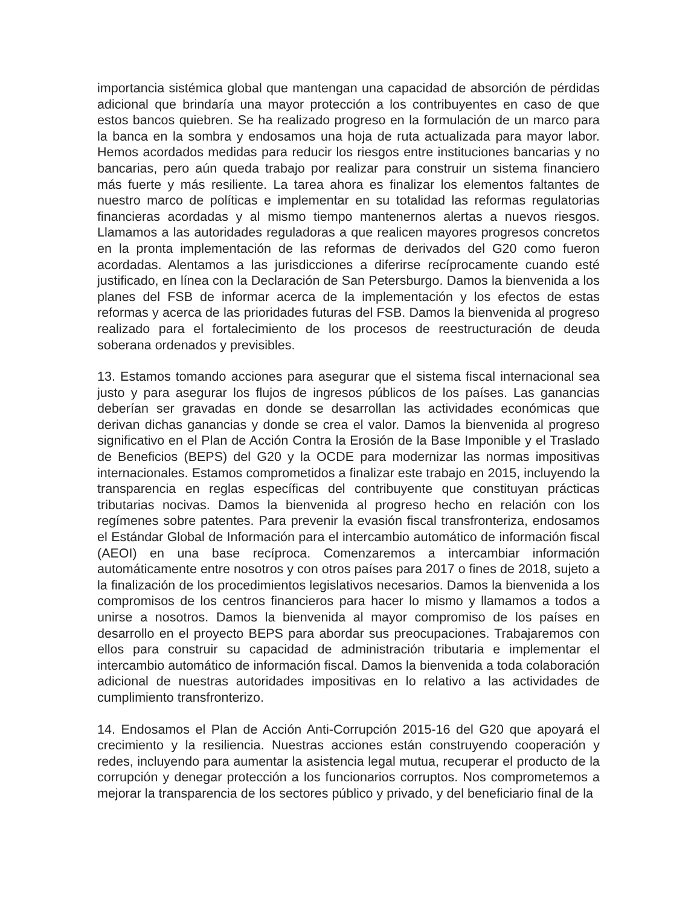importancia sistémica global que mantengan una capacidad de absorción de pérdidas adicional que brindaría una mayor protección a los contribuyentes en caso de que estos bancos quiebren. Se ha realizado progreso en la formulación de un marco para la banca en la sombra y endosamos una hoja de ruta actualizada para mayor labor. Hemos acordados medidas para reducir los riesgos entre instituciones bancarias y no bancarias, pero aún queda trabajo por realizar para construir un sistema financiero más fuerte y más resiliente. La tarea ahora es finalizar los elementos faltantes de nuestro marco de políticas e implementar en su totalidad las reformas regulatorias financieras acordadas y al mismo tiempo mantenernos alertas a nuevos riesgos. Llamamos a las autoridades reguladoras a que realicen mayores progresos concretos en la pronta implementación de las reformas de derivados del G20 como fueron acordadas. Alentamos a las jurisdicciones a diferirse recíprocamente cuando esté justificado, en línea con la Declaración de San Petersburgo. Damos la bienvenida a los planes del FSB de informar acerca de la implementación y los efectos de estas reformas y acerca de las prioridades futuras del FSB. Damos la bienvenida al progreso realizado para el fortalecimiento de los procesos de reestructuración de deuda soberana ordenados y previsibles.
13. Estamos tomando acciones para asegurar que el sistema fiscal internacional sea justo y para asegurar los flujos de ingresos públicos de los países. Las ganancias deberían ser gravadas en donde se desarrollan las actividades económicas que derivan dichas ganancias y donde se crea el valor. Damos la bienvenida al progreso significativo en el Plan de Acción Contra la Erosión de la Base Imponible y el Traslado de Beneficios (BEPS) del G20 y la OCDE para modernizar las normas impositivas internacionales. Estamos comprometidos a finalizar este trabajo en 2015, incluyendo la transparencia en reglas específicas del contribuyente que constituyan prácticas tributarias nocivas. Damos la bienvenida al progreso hecho en relación con los regímenes sobre patentes. Para prevenir la evasión fiscal transfronteriza, endosamos el Estándar Global de Información para el intercambio automático de información fiscal (AEOI) en una base recíproca. Comenzaremos a intercambiar información automáticamente entre nosotros y con otros países para 2017 o fines de 2018, sujeto a la finalización de los procedimientos legislativos necesarios. Damos la bienvenida a los compromisos de los centros financieros para hacer lo mismo y llamamos a todos a unirse a nosotros. Damos la bienvenida al mayor compromiso de los países en desarrollo en el proyecto BEPS para abordar sus preocupaciones. Trabajaremos con ellos para construir su capacidad de administración tributaria e implementar el intercambio automático de información fiscal. Damos la bienvenida a toda colaboración adicional de nuestras autoridades impositivas en lo relativo a las actividades de cumplimiento transfronterizo.
14. Endosamos el Plan de Acción Anti-Corrupción 2015-16 del G20 que apoyará el crecimiento y la resiliencia. Nuestras acciones están construyendo cooperación y redes, incluyendo para aumentar la asistencia legal mutua, recuperar el producto de la corrupción y denegar protección a los funcionarios corruptos. Nos comprometemos a mejorar la transparencia de los sectores público y privado, y del beneficiario final de la